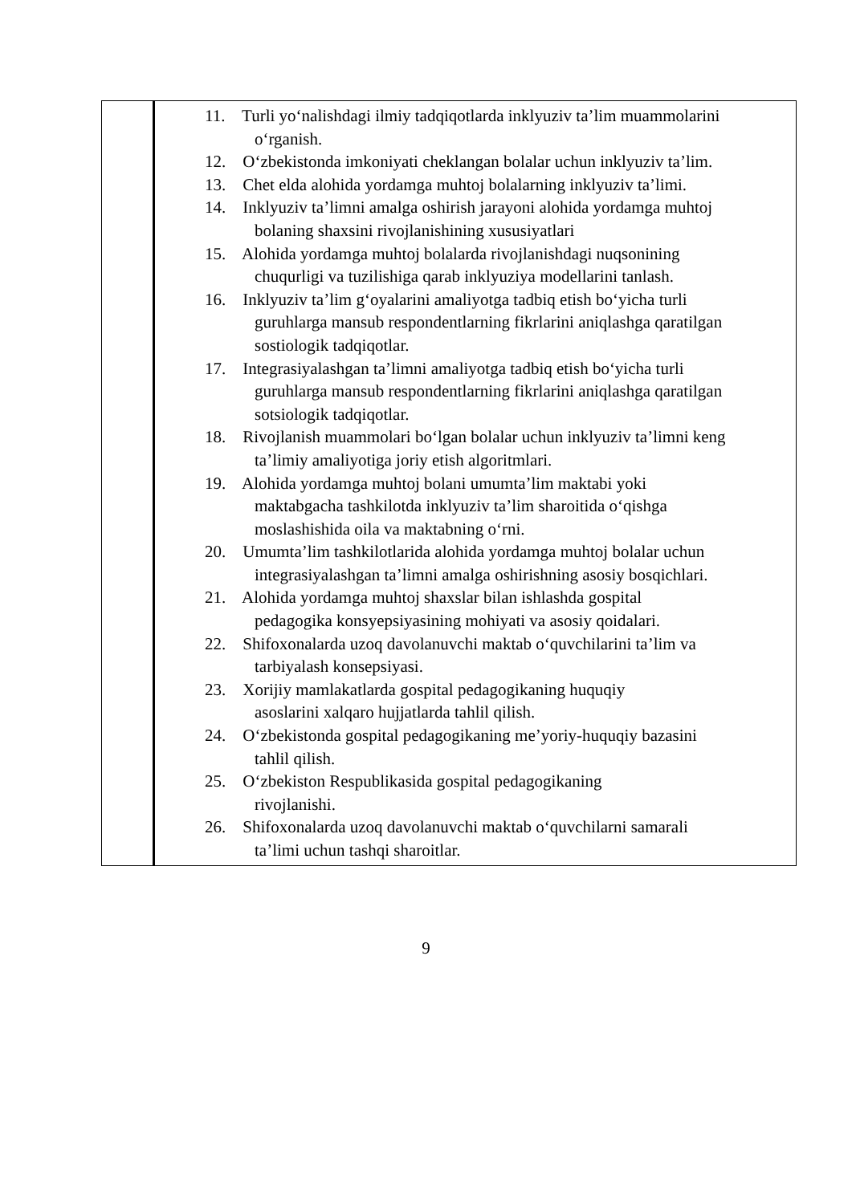| | 11. Turli yo‘nalishdagi ilmiy tadqiqotlarda inklyuziv ta’lim muammolarini o‘rganish. 12. O‘zbekistonda imkoniyati cheklangan bolalar uchun inklyuziv ta’lim. 13. Chet elda alohida yordamga muhtoj bolalarning inklyuziv ta’limi. 14. Inklyuziv ta’limni amalga oshirish jarayoni alohida yordamga muhtoj bolaning shaxsini rivojlanishining xususiyatlari 15. Alohida yordamga muhtoj bolalarda rivojlanishdagi nuqsonining chuqurligi va tuzilishiga qarab inklyuziya modellarini tanlash. 16. Inklyuziv ta’lim g‘oyalarini amaliyotga tadbiq etish bo‘yicha turli guruhlarga mansub respondentlarning fikrlarini aniqlashga qaratilgan sostiologik tadqiqotlar. 17. Integrasiyalashgan ta’limni amaliyotga tadbiq etish bo‘yicha turli guruhlarga mansub respondentlarning fikrlarini aniqlashga qaratilgan sotsiologik tadqiqotlar. 18. Rivojlanish muammolari bo‘lgan bolalar uchun inklyuziv ta’limni keng ta’limiy amaliyotiga joriy etish algoritmlari. 19. Alohida yordamga muhtoj bolani umumta’lim maktabi yoki maktabgacha tashkilotda inklyuziv ta’lim sharoitida o‘qishga moslashishida oila va maktabning o‘rni. 20. Umumta’lim tashkilotlarida alohida yordamga muhtoj bolalar uchun integrasiyalashgan ta’limni amalga oshirishning asosiy bosqichlari. 21. Alohida yordamga muhtoj shaxslar bilan ishlashda gospital pedagogika konsyepsiyasining mohiyati va asosiy qoidalari. 22. Shifoxonalarda uzoq davolanuvchi maktab o‘quvchilarini ta’lim va tarbiyalash konsepsiyasi. 23. Xorijiy mamlakatlarda gospital pedagogikaning huquqiy asoslarini xalqaro hujjatlarda tahlil qilish. 24. O‘zbekistonda gospital pedagogikaning me’yoriy-huquqiy bazasini tahlil qilish. 25. O‘zbekiston Respublikasida gospital pedagogikaning rivojlanishi. 26. Shifoxonalarda uzoq davolanuvchi maktab o‘quvchilarni samarali ta’limi uchun tashqi sharoitlar. |
9